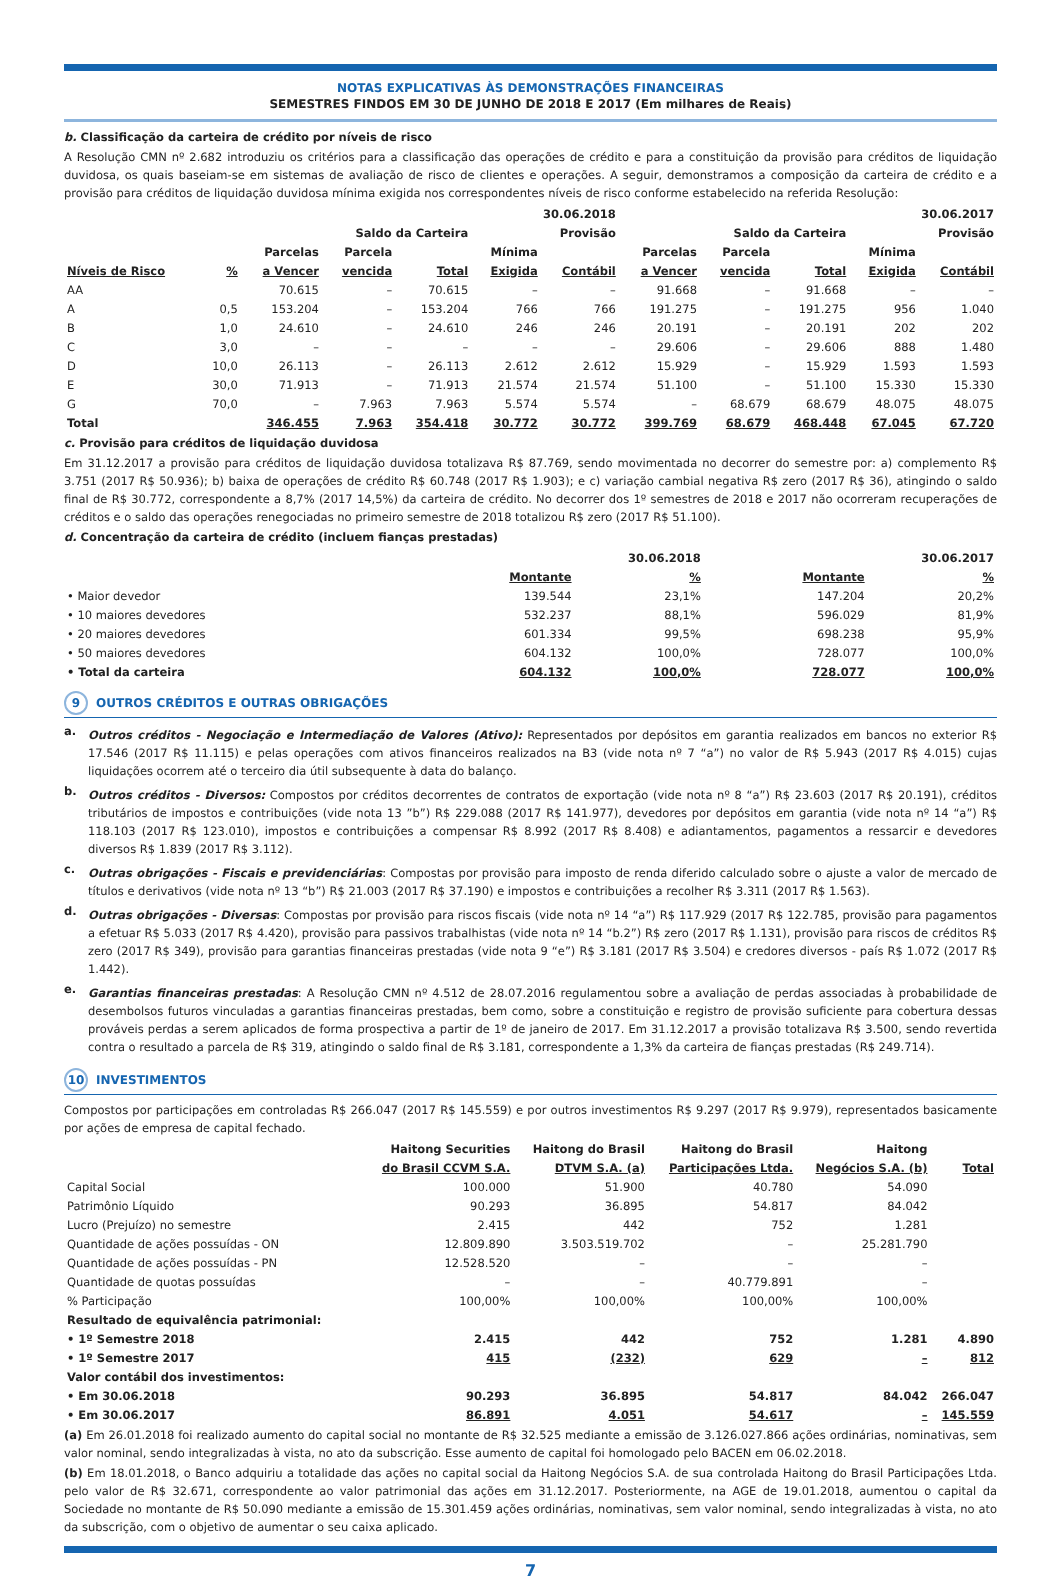NOTAS EXPLICATIVAS ÀS DEMONSTRAÇÕES FINANCEIRAS
SEMESTRES FINDOS EM 30 DE JUNHO DE 2018 E 2017 (Em milhares de Reais)
b. Classificação da carteira de crédito por níveis de risco
A Resolução CMN nº 2.682 introduziu os critérios para a classificação das operações de crédito e para a constituição da provisão para créditos de liquidação duvidosa, os quais baseiam-se em sistemas de avaliação de risco de clientes e operações. A seguir, demonstramos a composição da carteira de crédito e a provisão para créditos de liquidação duvidosa mínima exigida nos correspondentes níveis de risco conforme estabelecido na referida Resolução:
| | | 30.06.2018 | | | | | 30.06.2017 | | | | |
| --- | --- | --- | --- | --- | --- | --- | --- | --- | --- | --- | --- |
| | | Saldo da Carteira | | | Provisão | | Saldo da Carteira | | | Provisão | |
| | | Parcelas | Parcela | | Mínima | | Parcelas | Parcela | | Mínima | |
| Níveis de Risco | % | a Vencer | vencida | Total | Exigida | Contábil | a Vencer | vencida | Total | Exigida | Contábil |
| AA | | 70.615 | – | 70.615 | – | – | 91.668 | – | 91.668 | – | – |
| A | 0,5 | 153.204 | – | 153.204 | 766 | 766 | 191.275 | – | 191.275 | 956 | 1.040 |
| B | 1,0 | 24.610 | – | 24.610 | 246 | 246 | 20.191 | – | 20.191 | 202 | 202 |
| C | 3,0 | – | – | – | – | – | 29.606 | – | 29.606 | 888 | 1.480 |
| D | 10,0 | 26.113 | – | 26.113 | 2.612 | 2.612 | 15.929 | – | 15.929 | 1.593 | 1.593 |
| E | 30,0 | 71.913 | – | 71.913 | 21.574 | 21.574 | 51.100 | – | 51.100 | 15.330 | 15.330 |
| G | 70,0 | – | 7.963 | 7.963 | 5.574 | 5.574 | – | 68.679 | 68.679 | 48.075 | 48.075 |
| Total | | 346.455 | 7.963 | 354.418 | 30.772 | 30.772 | 399.769 | 68.679 | 468.448 | 67.045 | 67.720 |
c. Provisão para créditos de liquidação duvidosa
Em 31.12.2017 a provisão para créditos de liquidação duvidosa totalizava R$ 87.769, sendo movimentada no decorrer do semestre por: a) complemento R$ 3.751 (2017 R$ 50.936); b) baixa de operações de crédito R$ 60.748 (2017 R$ 1.903); e c) variação cambial negativa R$ zero (2017 R$ 36), atingindo o saldo final de R$ 30.772, correspondente a 8,7% (2017 14,5%) da carteira de crédito. No decorrer dos 1º semestres de 2018 e 2017 não ocorreram recuperações de créditos e o saldo das operações renegociadas no primeiro semestre de 2018 totalizou R$ zero (2017 R$ 51.100).
d. Concentração da carteira de crédito (incluem fianças prestadas)
| | 30.06.2018 | | 30.06.2017 | |
| --- | --- | --- | --- | --- |
| | Montante | % | Montante | % |
| • Maior devedor | 139.544 | 23,1% | 147.204 | 20,2% |
| • 10 maiores devedores | 532.237 | 88,1% | 596.029 | 81,9% |
| • 20 maiores devedores | 601.334 | 99,5% | 698.238 | 95,9% |
| • 50 maiores devedores | 604.132 | 100,0% | 728.077 | 100,0% |
| • Total da carteira | 604.132 | 100,0% | 728.077 | 100,0% |
9 OUTROS CRÉDITOS E OUTRAS OBRIGAÇÕES
a.
Outros créditos - Negociação e Intermediação de Valores (Ativo): Representados por depósitos em garantia realizados em bancos no exterior R$ 17.546 (2017 R$ 11.115) e pelas operações com ativos financeiros realizados na B3 (vide nota nº 7 “a”) no valor de R$ 5.943 (2017 R$ 4.015) cujas liquidações ocorrem até o terceiro dia útil subsequente à data do balanço.
b.
Outros créditos - Diversos: Compostos por créditos decorrentes de contratos de exportação (vide nota nº 8 “a”) R$ 23.603 (2017 R$ 20.191), créditos tributários de impostos e contribuições (vide nota 13 ”b”) R$ 229.088 (2017 R$ 141.977), devedores por depósitos em garantia (vide nota nº 14 “a”) R$ 118.103 (2017 R$ 123.010), impostos e contribuições a compensar R$ 8.992 (2017 R$ 8.408) e adiantamentos, pagamentos a ressarcir e devedores diversos R$ 1.839 (2017 R$ 3.112).
c.
Outras obrigações - Fiscais e previdenciárias: Compostas por provisão para imposto de renda diferido calculado sobre o ajuste a valor de mercado de títulos e derivativos (vide nota nº 13 “b”) R$ 21.003 (2017 R$ 37.190) e impostos e contribuições a recolher R$ 3.311 (2017 R$ 1.563).
d.
Outras obrigações - Diversas: Compostas por provisão para riscos fiscais (vide nota nº 14 “a”) R$ 117.929 (2017 R$ 122.785, provisão para pagamentos a efetuar R$ 5.033 (2017 R$ 4.420), provisão para passivos trabalhistas (vide nota nº 14 “b.2”) R$ zero (2017 R$ 1.131), provisão para riscos de créditos R$ zero (2017 R$ 349), provisão para garantias financeiras prestadas (vide nota 9 “e”) R$ 3.181 (2017 R$ 3.504) e credores diversos - país R$ 1.072 (2017 R$ 1.442).
e.
Garantias financeiras prestadas: A Resolução CMN nº 4.512 de 28.07.2016 regulamentou sobre a avaliação de perdas associadas à probabilidade de desembolsos futuros vinculadas a garantias financeiras prestadas, bem como, sobre a constituição e registro de provisão suficiente para cobertura dessas prováveis perdas a serem aplicados de forma prospectiva a partir de 1º de janeiro de 2017. Em 31.12.2017 a provisão totalizava R$ 3.500, sendo revertida contra o resultado a parcela de R$ 319, atingindo o saldo final de R$ 3.181, correspondente a 1,3% da carteira de fianças prestadas (R$ 249.714).
10 INVESTIMENTOS
Compostos por participações em controladas R$ 266.047 (2017 R$ 145.559) e por outros investimentos R$ 9.297 (2017 R$ 9.979), representados basicamente por ações de empresa de capital fechado.
| | Haitong Securities | Haitong do Brasil | Haitong do Brasil | Haitong | |
| --- | --- | --- | --- | --- | --- |
| | do Brasil CCVM S.A. | DTVM S.A. (a) | Participações Ltda. | Negócios S.A. (b) | Total |
| Capital Social | 100.000 | 51.900 | 40.780 | 54.090 | |
| Patrimônio Líquido | 90.293 | 36.895 | 54.817 | 84.042 | |
| Lucro (Prejuízo) no semestre | 2.415 | 442 | 752 | 1.281 | |
| Quantidade de ações possuídas - ON | 12.809.890 | 3.503.519.702 | – | 25.281.790 | |
| Quantidade de ações possuídas - PN | 12.528.520 | – | – | – | |
| Quantidade de quotas possuídas | – | – | 40.779.891 | – | |
| % Participação | 100,00% | 100,00% | 100,00% | 100,00% | |
| Resultado de equivalência patrimonial: | | | | | |
| • 1º Semestre 2018 | 2.415 | 442 | 752 | 1.281 | 4.890 |
| • 1º Semestre 2017 | 415 | (232) | 629 | – | 812 |
| Valor contábil dos investimentos: | | | | | |
| • Em 30.06.2018 | 90.293 | 36.895 | 54.817 | 84.042 | 266.047 |
| • Em 30.06.2017 | 86.891 | 4.051 | 54.617 | – | 145.559 |
(a) Em 26.01.2018 foi realizado aumento do capital social no montante de R$ 32.525 mediante a emissão de 3.126.027.866 ações ordinárias, nominativas, sem valor nominal, sendo integralizadas à vista, no ato da subscrição. Esse aumento de capital foi homologado pelo BACEN em 06.02.2018.
(b) Em 18.01.2018, o Banco adquiriu a totalidade das ações no capital social da Haitong Negócios S.A. de sua controlada Haitong do Brasil Participações Ltda. pelo valor de R$ 32.671, correspondente ao valor patrimonial das ações em 31.12.2017. Posteriormente, na AGE de 19.01.2018, aumentou o capital da Sociedade no montante de R$ 50.090 mediante a emissão de 15.301.459 ações ordinárias, nominativas, sem valor nominal, sendo integralizadas à vista, no ato da subscrição, com o objetivo de aumentar o seu caixa aplicado.
7